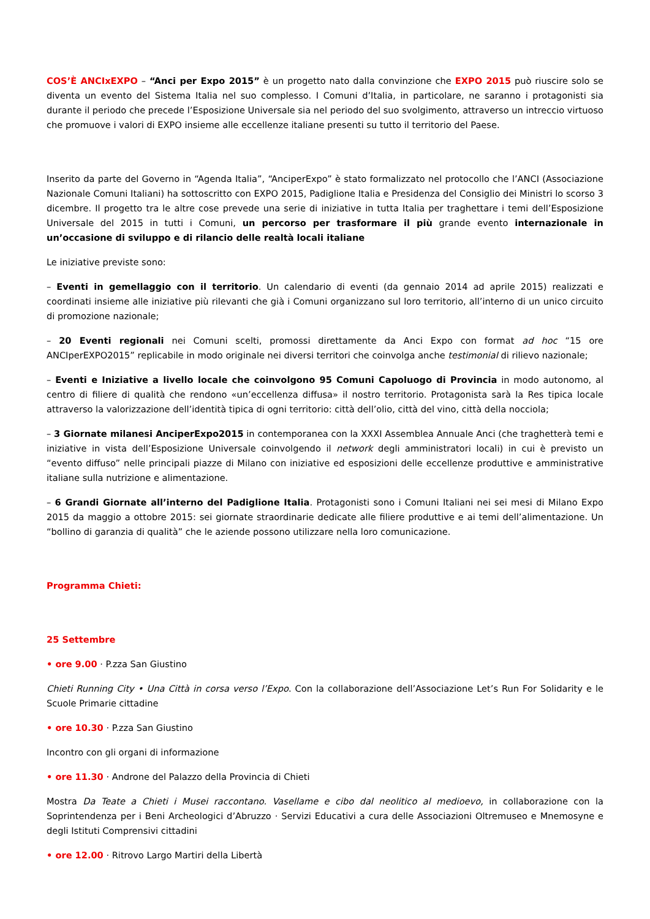COS’È ANCIxEXPO – “Anci per Expo 2015” è un progetto nato dalla convinzione che EXPO 2015 può riuscire solo se diventa un evento del Sistema Italia nel suo complesso. I Comuni d’Italia, in particolare, ne saranno i protagonisti sia durante il periodo che precede l’Esposizione Universale sia nel periodo del suo svolgimento, attraverso un intreccio virtuoso che promuove i valori di EXPO insieme alle eccellenze italiane presenti su tutto il territorio del Paese.
Inserito da parte del Governo in “Agenda Italia”, “AnciperExpo” è stato formalizzato nel protocollo che l’ANCI (Associazione Nazionale Comuni Italiani) ha sottoscritto con EXPO 2015, Padiglione Italia e Presidenza del Consiglio dei Ministri lo scorso 3 dicembre. Il progetto tra le altre cose prevede una serie di iniziative in tutta Italia per traghettare i temi dell’Esposizione Universale del 2015 in tutti i Comuni, un percorso per trasformare il più grande evento internazionale in un’occasione di sviluppo e di rilancio delle realtà locali italiane
Le iniziative previste sono:
– Eventi in gemellaggio con il territorio. Un calendario di eventi (da gennaio 2014 ad aprile 2015) realizzati e coordinati insieme alle iniziative più rilevanti che già i Comuni organizzano sul loro territorio, all’interno di un unico circuito di promozione nazionale;
– 20 Eventi regionali nei Comuni scelti, promossi direttamente da Anci Expo con format ad hoc “15 ore ANCIperEXPO2015” replicabile in modo originale nei diversi territori che coinvolga anche testimonial di rilievo nazionale;
– Eventi e Iniziative a livello locale che coinvolgono 95 Comuni Capoluogo di Provincia in modo autonomo, al centro di filiere di qualità che rendono «un’eccellenza diffusa» il nostro territorio. Protagonista sarà la Res tipica locale attraverso la valorizzazione dell’identità tipica di ogni territorio: città dell’olio, città del vino, città della nocciola;
– 3 Giornate milanesi AnciperExpo2015 in contemporanea con la XXXI Assemblea Annuale Anci (che traghetterà temi e iniziative in vista dell’Esposizione Universale coinvolgendo il network degli amministratori locali) in cui è previsto un “evento diffuso” nelle principali piazze di Milano con iniziative ed esposizioni delle eccellenze produttive e amministrative italiane sulla nutrizione e alimentazione.
– 6 Grandi Giornate all’interno del Padiglione Italia. Protagonisti sono i Comuni Italiani nei sei mesi di Milano Expo 2015 da maggio a ottobre 2015: sei giornate straordinarie dedicate alle filiere produttive e ai temi dell’alimentazione. Un “bollino di garanzia di qualità” che le aziende possono utilizzare nella loro comunicazione.
Programma Chieti:
25 Settembre
• ore 9.00 · P.zza San Giustino
Chieti Running City • Una Città in corsa verso l’Expo. Con la collaborazione dell’Associazione Let’s Run For Solidarity e le Scuole Primarie cittadine
• ore 10.30 · P.zza San Giustino
Incontro con gli organi di informazione
• ore 11.30 · Androne del Palazzo della Provincia di Chieti
Mostra Da Teate a Chieti i Musei raccontano. Vasellame e cibo dal neolitico al medioevo, in collaborazione con la Soprintendenza per i Beni Archeologici d’Abruzzo · Servizi Educativi a cura delle Associazioni Oltremuseo e Mnemosyne e degli Istituti Comprensivi cittadini
• ore 12.00 · Ritrovo Largo Martiri della Libertà